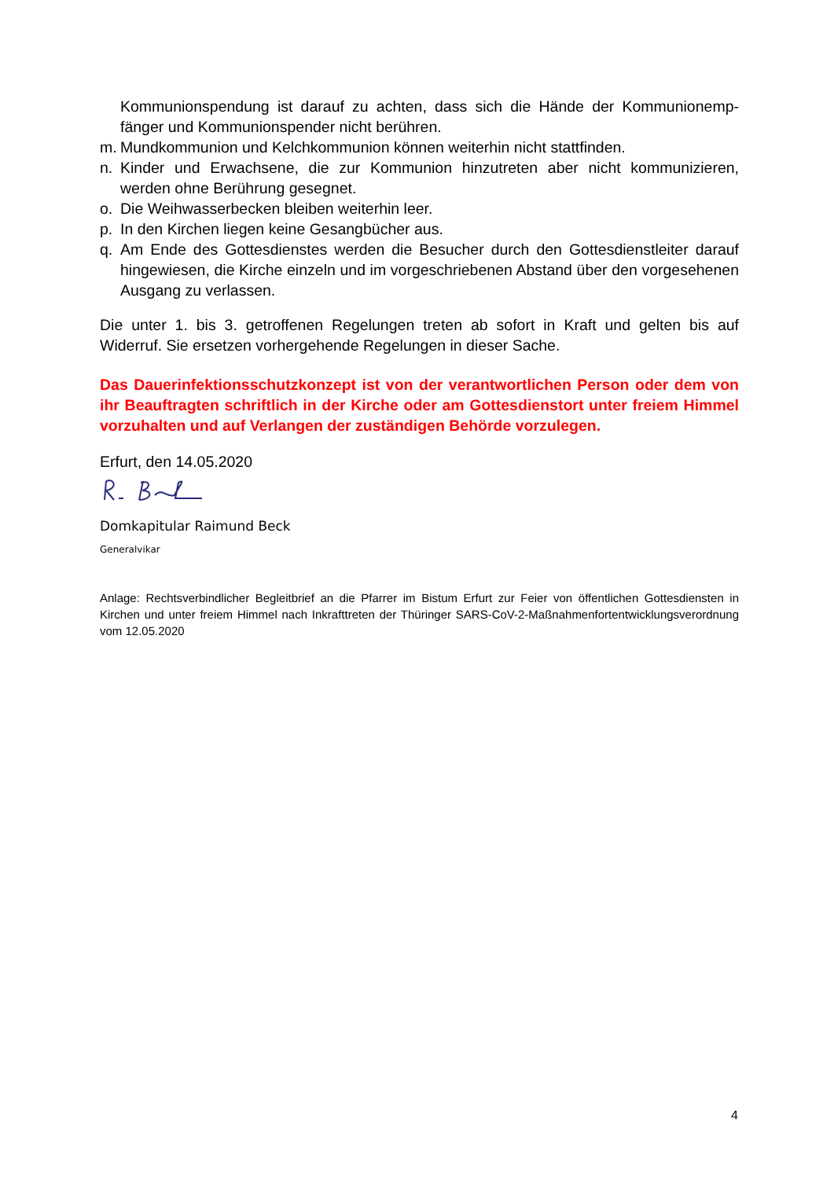Kommunionspendung ist darauf zu achten, dass sich die Hände der Kommunionemp­fänger und Kommunionspender nicht berühren.
m. Mundkommunion und Kelchkommunion können weiterhin nicht stattfinden.
n. Kinder und Erwachsene, die zur Kommunion hinzutreten aber nicht kommunizieren, werden ohne Berührung gesegnet.
o. Die Weihwasserbecken bleiben weiterhin leer.
p. In den Kirchen liegen keine Gesangbücher aus.
q. Am Ende des Gottesdienstes werden die Besucher durch den Gottesdienstleiter darauf hingewiesen, die Kirche einzeln und im vorgeschriebenen Abstand über den vorgese­henen Ausgang zu verlassen.
Die unter 1. bis 3. getroffenen Regelungen treten ab sofort in Kraft und gelten bis auf Widerruf. Sie ersetzen vorhergehende Regelungen in dieser Sache.
Das Dauerinfektionsschutzkonzept ist von der verantwortlichen Person oder dem von ihr Beauftragten schriftlich in der Kirche oder am Gottesdienstort unter freiem Himmel vorzuhalten und auf Verlangen der zuständigen Behörde vorzulegen.
Erfurt, den 14.05.2020
Domkapitular Raimund Beck
Generalvikar
Anlage: Rechtsverbindlicher Begleitbrief an die Pfarrer im Bistum Erfurt zur Feier von öffentlichen Gottesdiensten in Kirchen und unter freiem Himmel nach Inkrafttreten der Thüringer SARS-CoV-2-Maßnahmenfortentwicklungs­verordnung vom 12.05.2020
4